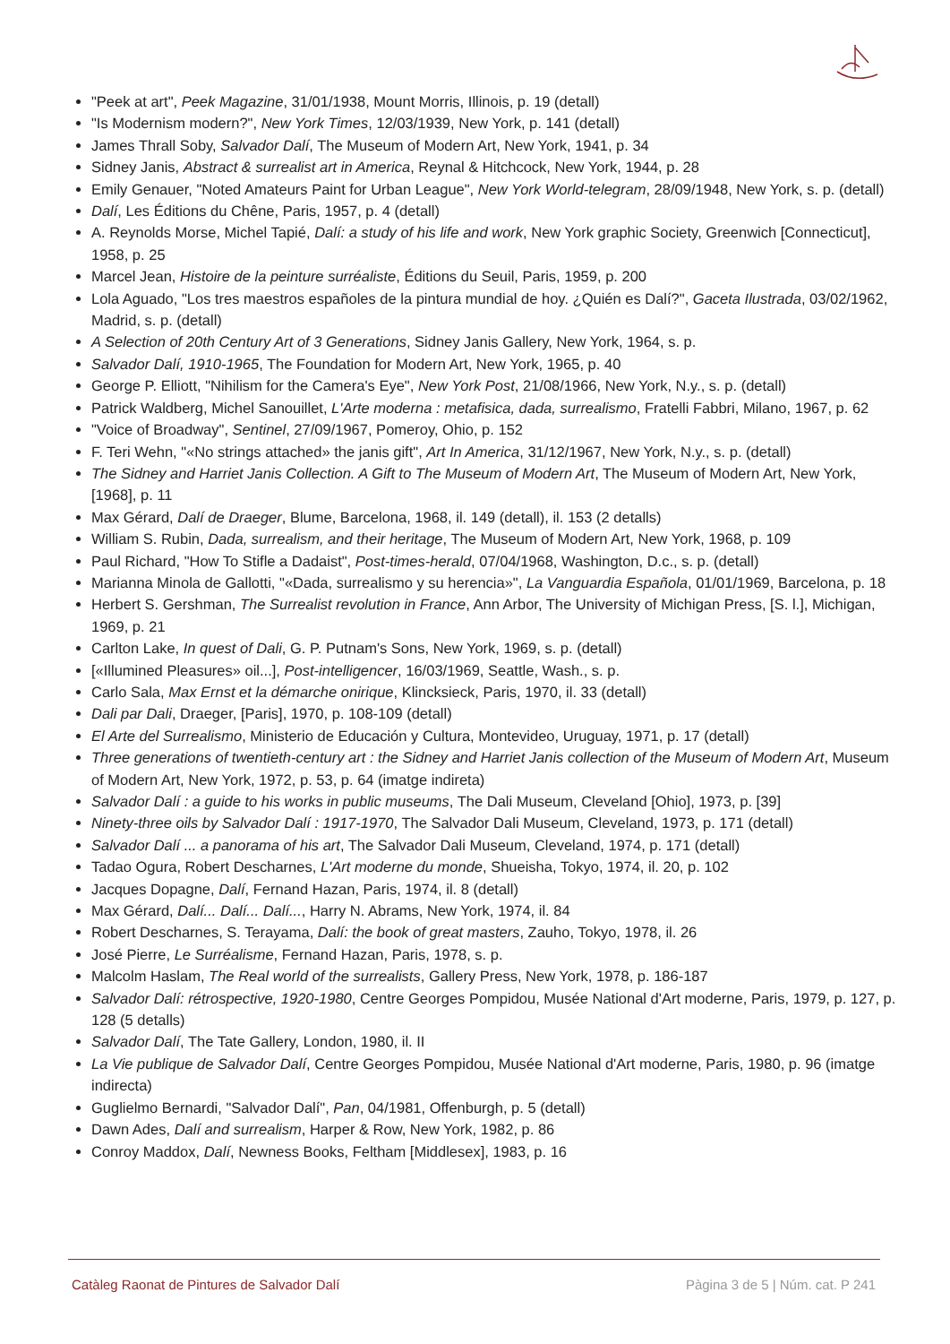"Peek at art", Peek Magazine, 31/01/1938, Mount Morris, Illinois, p. 19 (detall)
"Is Modernism modern?", New York Times, 12/03/1939, New York, p. 141 (detall)
James Thrall Soby, Salvador Dalí, The Museum of Modern Art, New York, 1941, p. 34
Sidney Janis, Abstract & surrealist art in America, Reynal & Hitchcock, New York, 1944, p. 28
Emily Genauer, "Noted Amateurs Paint for Urban League", New York World-telegram, 28/09/1948, New York, s. p. (detall)
Dalí, Les Éditions du Chêne, Paris, 1957, p. 4 (detall)
A. Reynolds Morse, Michel Tapié, Dalí: a study of his life and work, New York graphic Society, Greenwich [Connecticut], 1958, p. 25
Marcel Jean, Histoire de la peinture surréaliste, Éditions du Seuil, Paris, 1959, p. 200
Lola Aguado, "Los tres maestros españoles de la pintura mundial de hoy. ¿Quién es Dalí?", Gaceta Ilustrada, 03/02/1962, Madrid, s. p. (detall)
A Selection of 20th Century Art of 3 Generations, Sidney Janis Gallery, New York, 1964, s. p.
Salvador Dalí, 1910-1965, The Foundation for Modern Art, New York, 1965, p. 40
George P. Elliott, "Nihilism for the Camera's Eye", New York Post, 21/08/1966, New York, N.y., s. p. (detall)
Patrick Waldberg, Michel Sanouillet, L'Arte moderna : metafisica, dada, surrealismo, Fratelli Fabbri, Milano, 1967, p. 62
"Voice of Broadway", Sentinel, 27/09/1967, Pomeroy, Ohio, p. 152
F. Teri Wehn, "«No strings attached» the janis gift", Art In America, 31/12/1967, New York, N.y., s. p. (detall)
The Sidney and Harriet Janis Collection. A Gift to The Museum of Modern Art, The Museum of Modern Art, New York, [1968], p. 11
Max Gérard, Dalí de Draeger, Blume, Barcelona, 1968, il. 149 (detall), il. 153 (2 detalls)
William S. Rubin, Dada, surrealism, and their heritage, The Museum of Modern Art, New York, 1968, p. 109
Paul Richard, "How To Stifle a Dadaist", Post-times-herald, 07/04/1968, Washington, D.c., s. p. (detall)
Marianna Minola de Gallotti, "«Dada, surrealismo y su herencia»", La Vanguardia Española, 01/01/1969, Barcelona, p. 18
Herbert S. Gershman, The Surrealist revolution in France, Ann Arbor, The University of Michigan Press, [S. l.], Michigan, 1969, p. 21
Carlton Lake, In quest of Dali, G. P. Putnam's Sons, New York, 1969, s. p. (detall)
[«Illumined Pleasures» oil...], Post-intelligencer, 16/03/1969, Seattle, Wash., s. p.
Carlo Sala, Max Ernst et la démarche onirique, Klincksieck, Paris, 1970, il. 33 (detall)
Dali par Dali, Draeger, [Paris], 1970, p. 108-109 (detall)
El Arte del Surrealismo, Ministerio de Educación y Cultura, Montevideo, Uruguay, 1971, p. 17 (detall)
Three generations of twentieth-century art : the Sidney and Harriet Janis collection of the Museum of Modern Art, Museum of Modern Art, New York, 1972, p. 53, p. 64 (imatge indireta)
Salvador Dalí : a guide to his works in public museums, The Dali Museum, Cleveland [Ohio], 1973, p. [39]
Ninety-three oils by Salvador Dalí : 1917-1970, The Salvador Dali Museum, Cleveland, 1973, p. 171 (detall)
Salvador Dalí ... a panorama of his art, The Salvador Dali Museum, Cleveland, 1974, p. 171 (detall)
Tadao Ogura, Robert Descharnes, L'Art moderne du monde, Shueisha, Tokyo, 1974, il. 20, p. 102
Jacques Dopagne, Dalí, Fernand Hazan, Paris, 1974, il. 8 (detall)
Max Gérard, Dalí... Dalí... Dalí..., Harry N. Abrams, New York, 1974, il. 84
Robert Descharnes, S. Terayama, Dalí: the book of great masters, Zauho, Tokyo, 1978, il. 26
José Pierre, Le Surréalisme, Fernand Hazan, Paris, 1978, s. p.
Malcolm Haslam, The Real world of the surrealists, Gallery Press, New York, 1978, p. 186-187
Salvador Dalí: rétrospective, 1920-1980, Centre Georges Pompidou, Musée National d'Art moderne, Paris, 1979, p. 127, p. 128 (5 detalls)
Salvador Dalí, The Tate Gallery, London, 1980, il. II
La Vie publique de Salvador Dalí, Centre Georges Pompidou, Musée National d'Art moderne, Paris, 1980, p. 96 (imatge indirecta)
Guglielmo Bernardi, "Salvador Dalí", Pan, 04/1981, Offenburgh, p. 5 (detall)
Dawn Ades, Dalí and surrealism, Harper & Row, New York, 1982, p. 86
Conroy Maddox, Dalí, Newness Books, Feltham [Middlesex], 1983, p. 16
Catàleg Raonat de Pintures de Salvador Dalí Pàgina 3 de 5 | Núm. cat. P 241